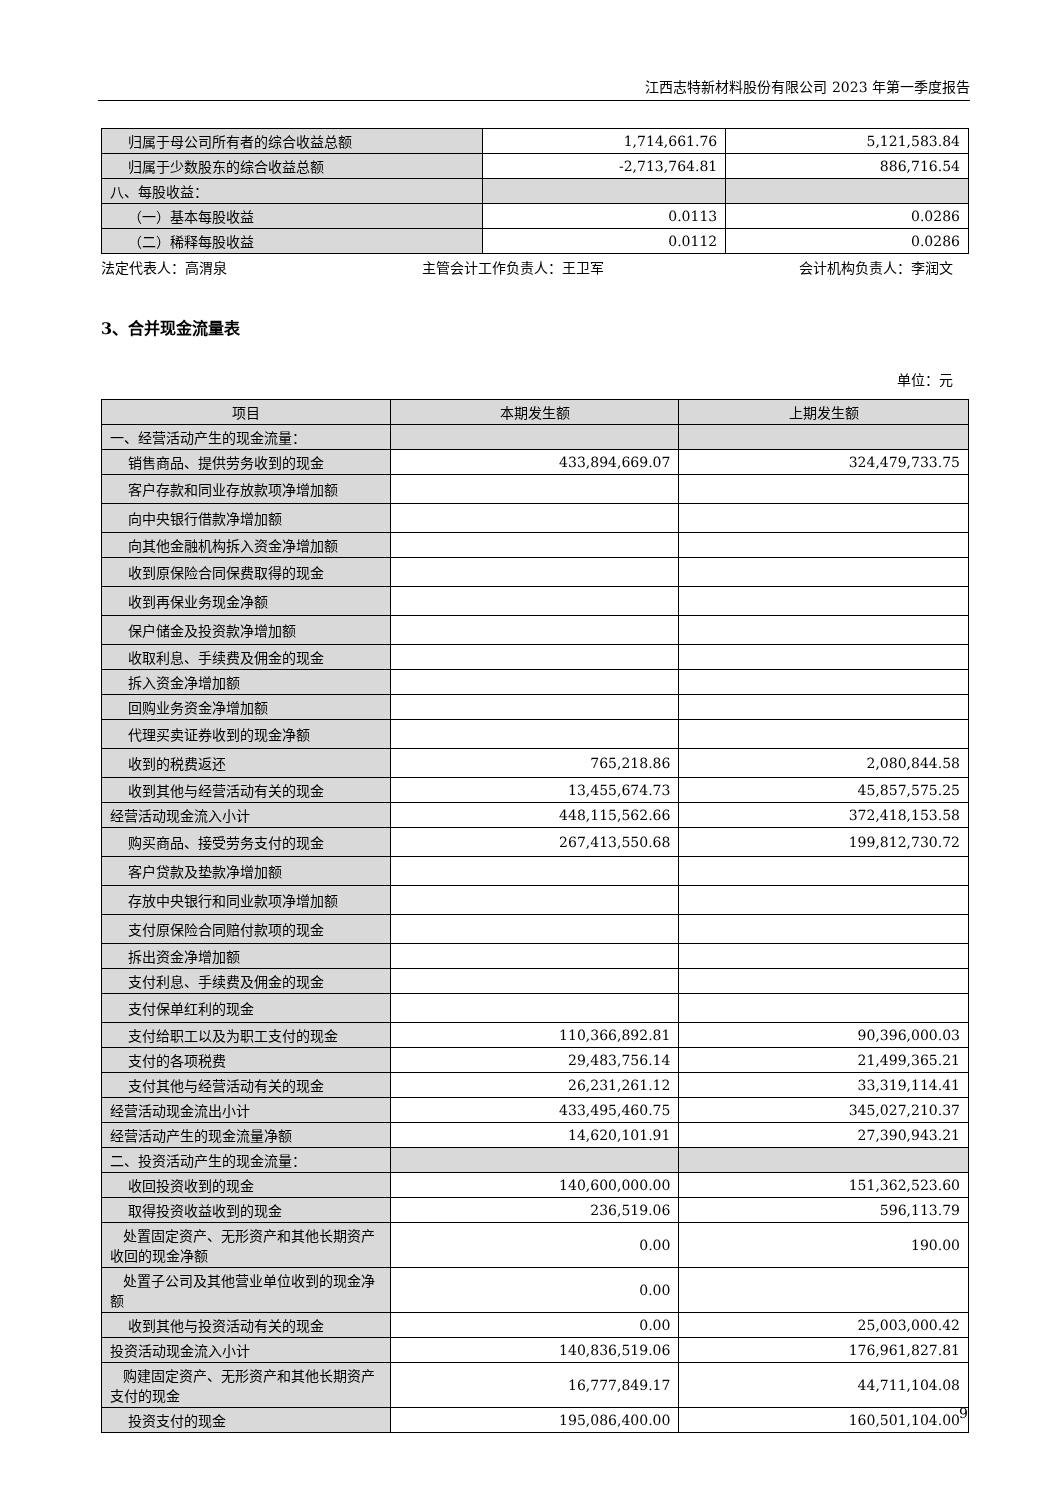江西志特新材料股份有限公司 2023 年第一季度报告
| 归属于母公司所有者的综合收益总额 | 1,714,661.76 | 5,121,583.84 |
| 归属于少数股东的综合收益总额 | -2,713,764.81 | 886,716.54 |
| 八、每股收益： | | |
| （一）基本每股收益 | 0.0113 | 0.0286 |
| （二）稀释每股收益 | 0.0112 | 0.0286 |
法定代表人：高渭泉 主管会计工作负责人：王卫军 会计机构负责人：李润文
3、合并现金流量表
单位：元
| 项目 | 本期发生额 | 上期发生额 |
| --- | --- | --- |
| 一、经营活动产生的现金流量： | | |
| 销售商品、提供劳务收到的现金 | 433,894,669.07 | 324,479,733.75 |
| 客户存款和同业存放款项净增加额 | | |
| 向中央银行借款净增加额 | | |
| 向其他金融机构拆入资金净增加额 | | |
| 收到原保险合同保费取得的现金 | | |
| 收到再保业务现金净额 | | |
| 保户储金及投资款净增加额 | | |
| 收取利息、手续费及佣金的现金 | | |
| 拆入资金净增加额 | | |
| 回购业务资金净增加额 | | |
| 代理买卖证券收到的现金净额 | | |
| 收到的税费返还 | 765,218.86 | 2,080,844.58 |
| 收到其他与经营活动有关的现金 | 13,455,674.73 | 45,857,575.25 |
| 经营活动现金流入小计 | 448,115,562.66 | 372,418,153.58 |
| 购买商品、接受劳务支付的现金 | 267,413,550.68 | 199,812,730.72 |
| 客户贷款及垫款净增加额 | | |
| 存放中央银行和同业款项净增加额 | | |
| 支付原保险合同赔付款项的现金 | | |
| 拆出资金净增加额 | | |
| 支付利息、手续费及佣金的现金 | | |
| 支付保单红利的现金 | | |
| 支付给职工以及为职工支付的现金 | 110,366,892.81 | 90,396,000.03 |
| 支付的各项税费 | 29,483,756.14 | 21,499,365.21 |
| 支付其他与经营活动有关的现金 | 26,231,261.12 | 33,319,114.41 |
| 经营活动现金流出小计 | 433,495,460.75 | 345,027,210.37 |
| 经营活动产生的现金流量净额 | 14,620,101.91 | 27,390,943.21 |
| 二、投资活动产生的现金流量： | | |
| 收回投资收到的现金 | 140,600,000.00 | 151,362,523.60 |
| 取得投资收益收到的现金 | 236,519.06 | 596,113.79 |
| 处置固定资产、无形资产和其他长期资产收回的现金净额 | 0.00 | 190.00 |
| 处置子公司及其他营业单位收到的现金净额 | 0.00 | |
| 收到其他与投资活动有关的现金 | 0.00 | 25,003,000.42 |
| 投资活动现金流入小计 | 140,836,519.06 | 176,961,827.81 |
| 购建固定资产、无形资产和其他长期资产支付的现金 | 16,777,849.17 | 44,711,104.08 |
| 投资支付的现金 | 195,086,400.00 | 160,501,104.00 |
9